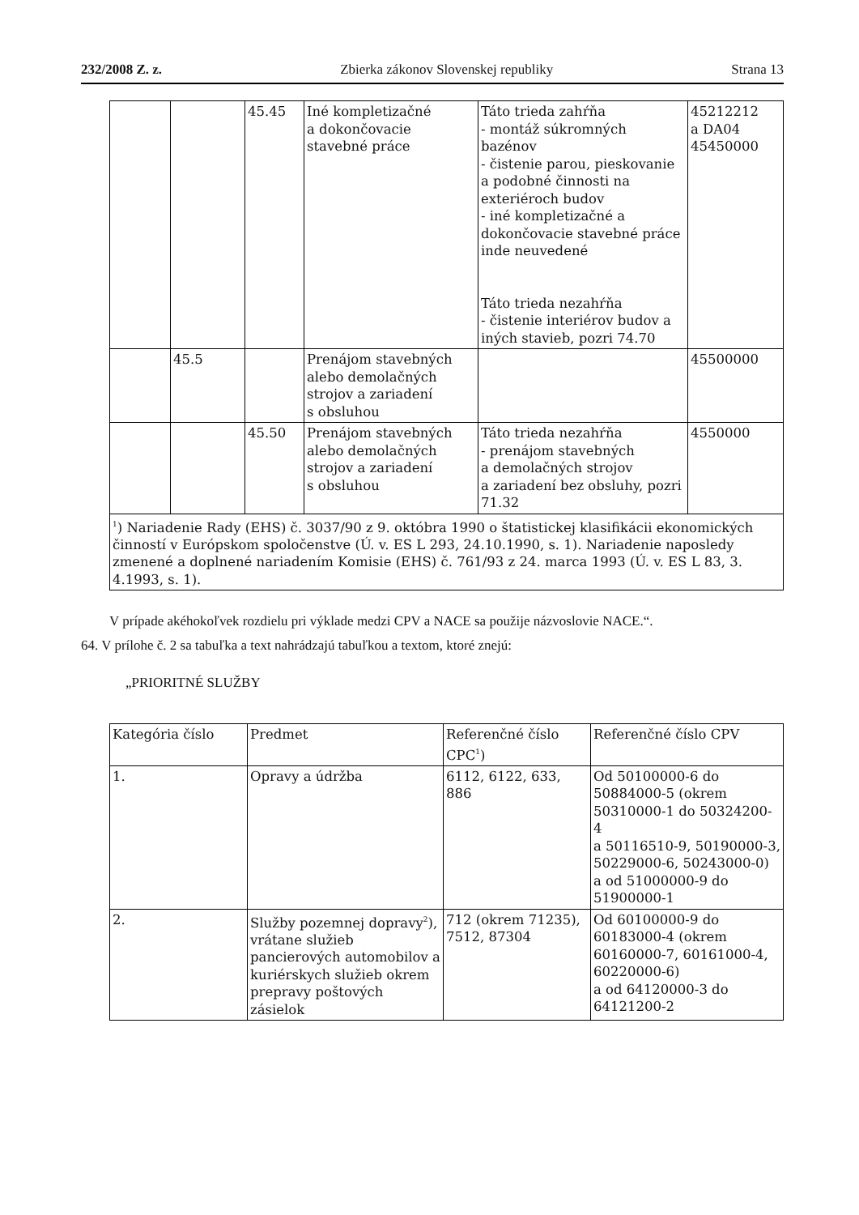232/2008 Z. z. Zbierka zákonov Slovenskej republiky Strana 13
| | | 45.45 | Iné kompletizačné a dokončovacie stavebné práce | Táto trieda zahŕňa - montáž súkromných bazénov - čistenie parou, pieskovanie a podobné činnosti na exteriéroch budov - iné kompletizačné a dokončovacie stavebné práce inde neuvedené Táto trieda nezahŕňa - čistenie interiérov budov a iných stavieb, pozri 74.70 | 45212212 a DA04 45450000 |
| | 45.5 | | Prenájom stavebných alebo demolačných strojov a zariadení s obsluhou | | 45500000 |
| | | 45.50 | Prenájom stavebných alebo demolačných strojov a zariadení s obsluhou | Táto trieda nezahŕňa - prenájom stavebných a demolačných strojov a zariadení bez obsluhy, pozri 71.32 | 4550000 |
| <sup>1</sup>) Nariadenie Rady (EHS) č. 3037/90 z 9. októbra 1990 o štatistickej klasifikácii ekonomických činností v Európskom spoločenstve (Ú. v. ES L 293, 24.10.1990, s. 1). Nariadenie naposledy zmenené a doplnené nariadením Komisie (EHS) č. 761/93 z 24. marca 1993 (Ú. v. ES L 83, 3. 4.1993, s. 1). | | | | | |
V prípade akéhokoľvek rozdielu pri výklade medzi CPV a NACE sa použije názvoslovie NACE.“.
64. V prílohe č. 2 sa tabuľka a text nahrádzajú tabuľkou a textom, ktoré znejú:
„PRIORITNÉ SLUŽBY
| Kategória číslo | Predmet | Referenčné číslo CPC<sup>1</sup>) | Referenčné číslo CPV |
| 1. | Opravy a údržba | 6112, 6122, 633, 886 | Od 50100000-6 do 50884000-5 (okrem 50310000-1 do 50324200-4 a 50116510-9, 50190000-3, 50229000-6, 50243000-0) a od 51000000-9 do 51900000-1 |
| 2. | Služby pozemnej dopravy<sup>2</sup>), vrátane služieb pancierových automobilov a kuriérskych služieb okrem prepravy poštových zásielok | 712 (okrem 71235), 7512, 87304 | Od 60100000-9 do 60183000-4 (okrem 60160000-7, 60161000-4, 60220000-6) a od 64120000-3 do 64121200-2 |